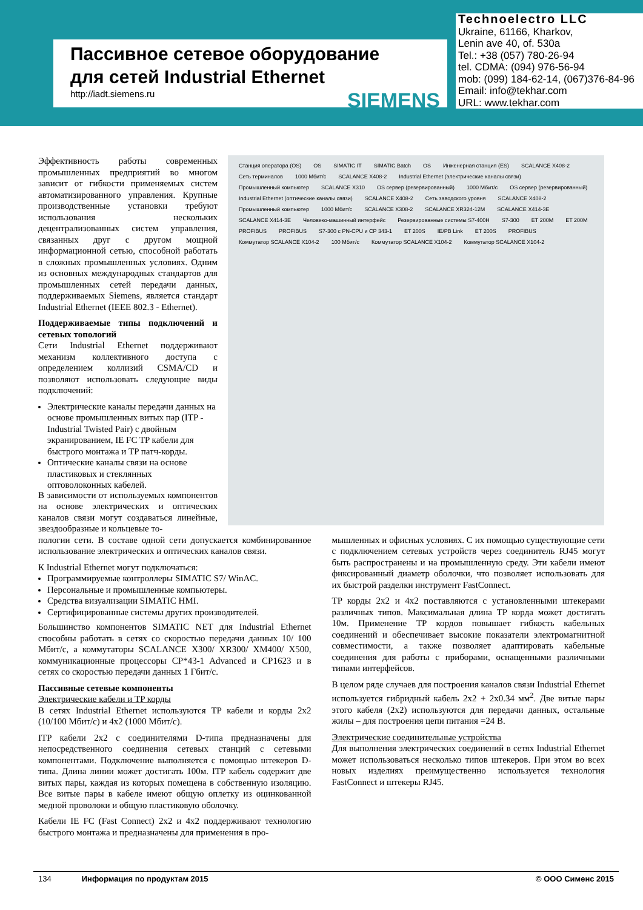Пассивное сетевое оборудование
для сетей Industrial Ethernet
http://iadt.siemens.ru SIEMENS
Technoelectro LLC
Ukraine, 61166, Kharkov,
Lenin ave 40, of. 530a
Tel.: +38 (057) 780-26-94
tel. CDMA: (094) 976-56-94
mob: (099) 184-62-14, (067)376-84-96
Email: info@tekhar.com
URL: www.tekhar.com
Станция оператора (OS) OS SIMATIC IT SIMATIC Batch OS Инженерная станция (ES) SCALANCE X408-2 Сеть терминалов 1000 Мбит/с SCALANCE X408-2 Industrial Ethernet (электрические каналы связи) Промышленный компьютер SCALANCE X310 OS сервер (резервированный) 1000 Мбит/с OS сервер (резервированный) Industrial Ethernet (оптические каналы связи) SCALANCE X408-2 Сеть заводского уровня SCALANCE X408-2 Промышленный компьютер 1000 Мбит/с SCALANCE X308-2 SCALANCE XR324-12M SCALANCE X414-3E SCALANCE X414-3E Человеко-машинный интерфейс Резервированные системы S7-400H S7-300 ET 200M ET 200M PROFIBUS PROFIBUS S7-300 с PN-CPU и CP 343-1 ET 200S IE/PB Link ET 200S PROFIBUS Коммутатор SCALANCE X104-2 100 Мбит/с Коммутатор SCALANCE X104-2 Коммутатор SCALANCE X104-2
Эффективность работы современных промышленных предприятий во многом зависит от гибкости применяемых систем автоматизированного управления. Крупные производственные установки требуют использования нескольких децентрализованных систем управления, связанных друг с другом мощной информационной сетью, способной работать в сложных промышленных условиях. Одним из основных международных стандартов для промышленных сетей передачи данных, поддерживаемых Siemens, является стандарт Industrial Ethernet (IEEE 802.3 - Ethernet).
Поддерживаемые типы подключений и сетевых топологий
Сети Industrial Ethernet поддерживают механизм коллективного доступа с определением коллизий CSMA/CD и позволяют использовать следующие виды подключений:
Электрические каналы передачи данных на основе промышленных витых пар (ITP - Industrial Twisted Pair) с двойным экранированием, IE FC TP кабели для быстрого монтажа и TP патч-корды.
Оптические каналы связи на основе пластиковых и стеклянных оптоволоконных кабелей.
В зависимости от используемых компонентов на основе электрических и оптических каналов связи могут создаваться линейные, звездообразные и кольцевые то-
пологии сети. В составе одной сети допускается комбинированное использование электрических и оптических каналов связи.
К Industrial Ethernet могут подключаться:
Программируемые контроллеры SIMATIC S7/ WinAC.
Персональные и промышленные компьютеры.
Средства визуализации SIMATIC HMI.
Сертифицированные системы других производителей.
Большинство компонентов SIMATIC NET для Industrial Ethernet способны работать в сетях со скоростью передачи данных 10/ 100 Мбит/с, а коммутаторы SCALANCE X300/ XR300/ XM400/ X500, коммуникационные процессоры CP*43-1 Advanced и CP1623 и в сетях со скоростью передачи данных 1 Гбит/с.
Пассивные сетевые компоненты
Электрические кабели и TP корды
В сетях Industrial Ethernet используются TP кабели и корды 2x2 (10/100 Мбит/с) и 4x2 (1000 Мбит/с).
ITP кабели 2x2 с соединителями D-типа предназначены для непосредственного соединения сетевых станций с сетевыми компонентами. Подключение выполняется с помощью штекеров D-типа. Длина линии может достигать 100м. ITP кабель содержит две витых пары, каждая из которых помещена в собственную изоляцию. Все витые пары в кабеле имеют общую оплетку из оцинкованной медной проволоки и общую пластиковую оболочку.
Кабели IE FC (Fast Connect) 2x2 и 4x2 поддерживают технологию быстрого монтажа и предназначены для применения в про-
мышленных и офисных условиях. С их помощью существующие сети с подключением сетевых устройств через соединитель RJ45 могут быть распространены и на промышленную среду. Эти кабели имеют фиксированный диаметр оболочки, что позволяет использовать для их быстрой разделки инструмент FastConnect.
TP корды 2x2 и 4x2 поставляются с установленными штекерами различных типов. Максимальная длина TP корда может достигать 10м. Применение TP кордов повышает гибкость кабельных соединений и обеспечивает высокие показатели электромагнитной совместимости, а также позволяет адаптировать кабельные соединения для работы с приборами, оснащенными различными типами интерфейсов.
В целом ряде случаев для построения каналов связи Industrial Ethernet используется гибридный кабель 2x2 + 2x0.34 мм<sup>2</sup>. Две витые пары этого кабеля (2x2) используются для передачи данных, остальные жилы – для построения цепи питания =24 В.
Электрические соединительные устройства
Для выполнения электрических соединений в сетях Industrial Ethernet может использоваться несколько типов штекеров. При этом во всех новых изделиях преимущественно используется технология FastConnect и штекеры RJ45.
134 Информация по продуктам 2015 © ООО Сименс 2015